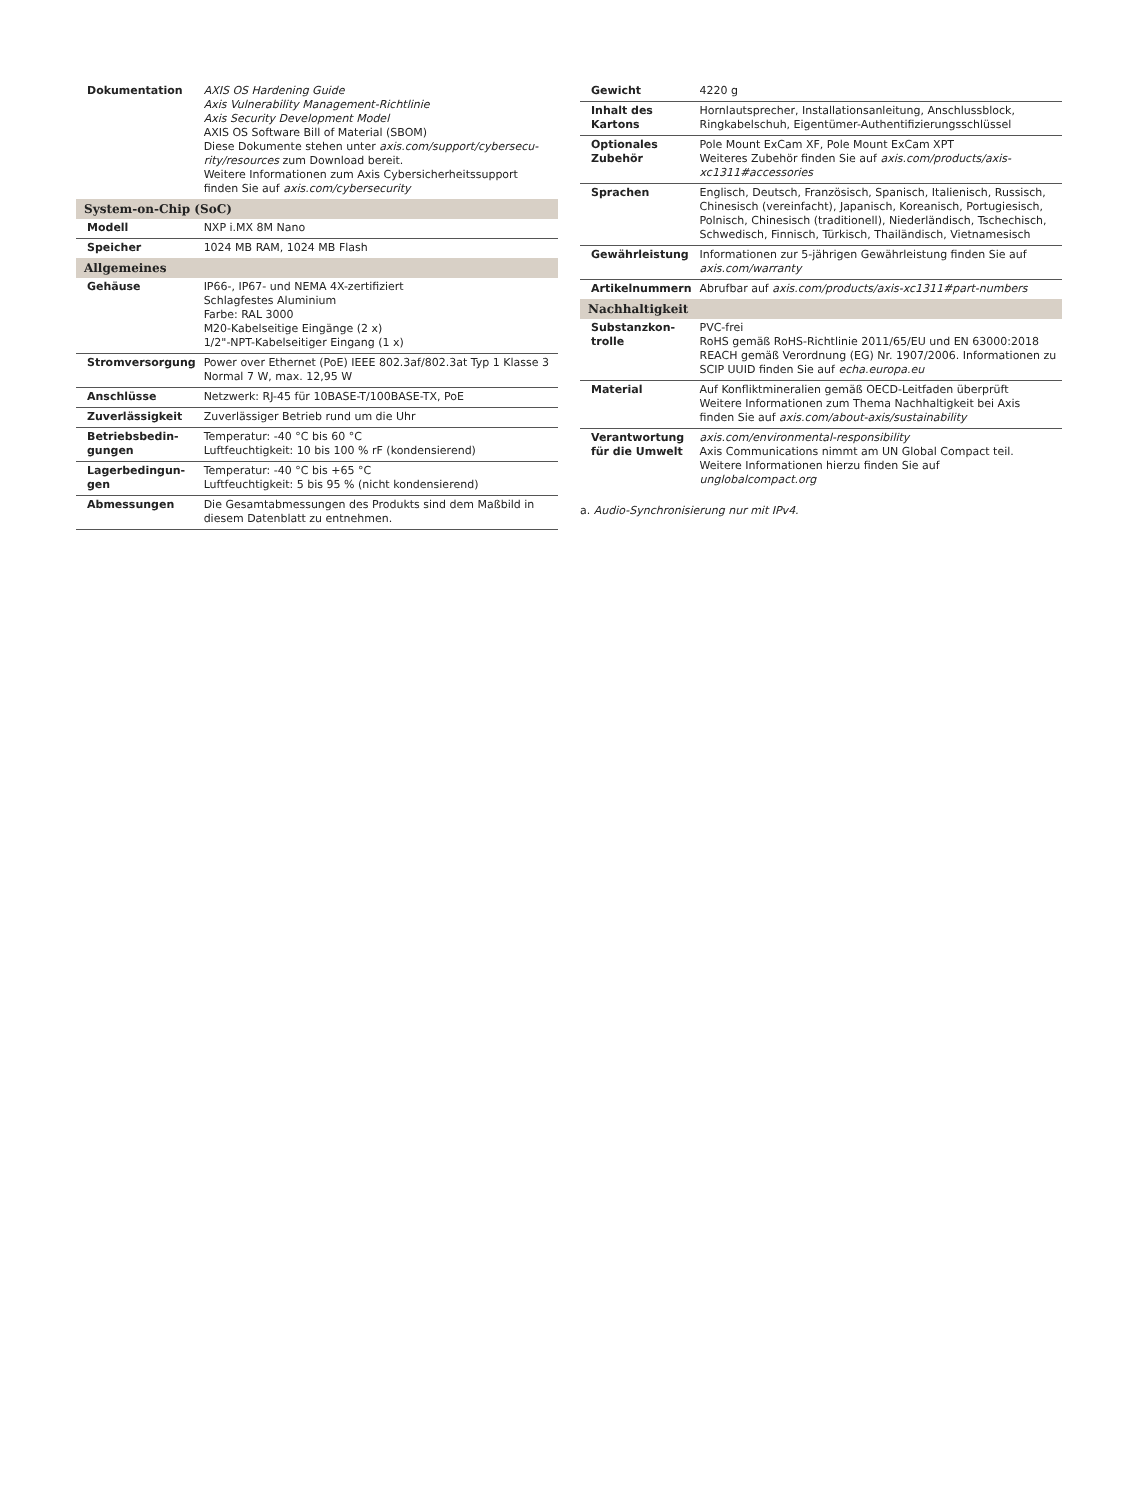| Dokumentation | AXIS OS Hardening Guide Axis Vulnerability Management-Richtlinie Axis Security Development Model AXIS OS Software Bill of Material (SBOM) Diese Dokumente stehen unter axis.com/support/cybersecu-rity/resources zum Download bereit. Weitere Informationen zum Axis Cybersicherheitssupport finden Sie auf axis.com/cybersecurity |
| System-on-Chip (SoC) | |
| Modell | NXP i.MX 8M Nano |
| Speicher | 1024 MB RAM, 1024 MB Flash |
| Allgemeines | |
| Gehäuse | IP66-, IP67- und NEMA 4X-zertifiziert Schlagfestes Aluminium Farbe: RAL 3000 M20-Kabelseitige Eingänge (2 x) 1/2"-NPT-Kabelseitiger Eingang (1 x) |
| Stromversorgung | Power over Ethernet (PoE) IEEE 802.3af/802.3at Typ 1 Klasse 3 Normal 7 W, max. 12,95 W |
| Anschlüsse | Netzwerk: RJ-45 für 10BASE-T/100BASE-TX, PoE |
| Zuverlässigkeit | Zuverlässiger Betrieb rund um die Uhr |
| Betriebsbedin-gungen | Temperatur: -40 °C bis 60 °C Luftfeuchtigkeit: 10 bis 100 % rF (kondensierend) |
| Lagerbedingun-gen | Temperatur: -40 °C bis +65 °C Luftfeuchtigkeit: 5 bis 95 % (nicht kondensierend) |
| Abmessungen | Die Gesamtabmessungen des Produkts sind dem Maßbild in diesem Datenblatt zu entnehmen. |
| Gewicht | 4220 g |
| Inhalt des Kartons | Hornlautsprecher, Installationsanleitung, Anschlussblock, Ringkabelschuh, Eigentümer-Authentifizierungsschlüssel |
| Optionales Zubehör | Pole Mount ExCam XF, Pole Mount ExCam XPT Weiteres Zubehör finden Sie auf axis.com/products/axis-xc1311#accessories |
| Sprachen | Englisch, Deutsch, Französisch, Spanisch, Italienisch, Russisch, Chinesisch (vereinfacht), Japanisch, Koreanisch, Portugiesisch, Polnisch, Chinesisch (traditionell), Niederländisch, Tschechisch, Schwedisch, Finnisch, Türkisch, Thailändisch, Vietnamesisch |
| Gewährleistung | Informationen zur 5-jährigen Gewährleistung finden Sie auf axis.com/warranty |
| Artikelnummern | Abrufbar auf axis.com/products/axis-xc1311#part-numbers |
| Nachhaltigkeit | |
| Substanzkon-trolle | PVC-frei RoHS gemäß RoHS-Richtlinie 2011/65/EU und EN 63000:2018 REACH gemäß Verordnung (EG) Nr. 1907/2006. Informationen zu SCIP UUID finden Sie auf echa.europa.eu |
| Material | Auf Konfliktmineralien gemäß OECD-Leitfaden überprüft Weitere Informationen zum Thema Nachhaltigkeit bei Axis finden Sie auf axis.com/about-axis/sustainability |
| Verantwortung für die Umwelt | axis.com/environmental-responsibility Axis Communications nimmt am UN Global Compact teil. Weitere Informationen hierzu finden Sie auf unglobalcompact.org |
a. Audio-Synchronisierung nur mit IPv4.